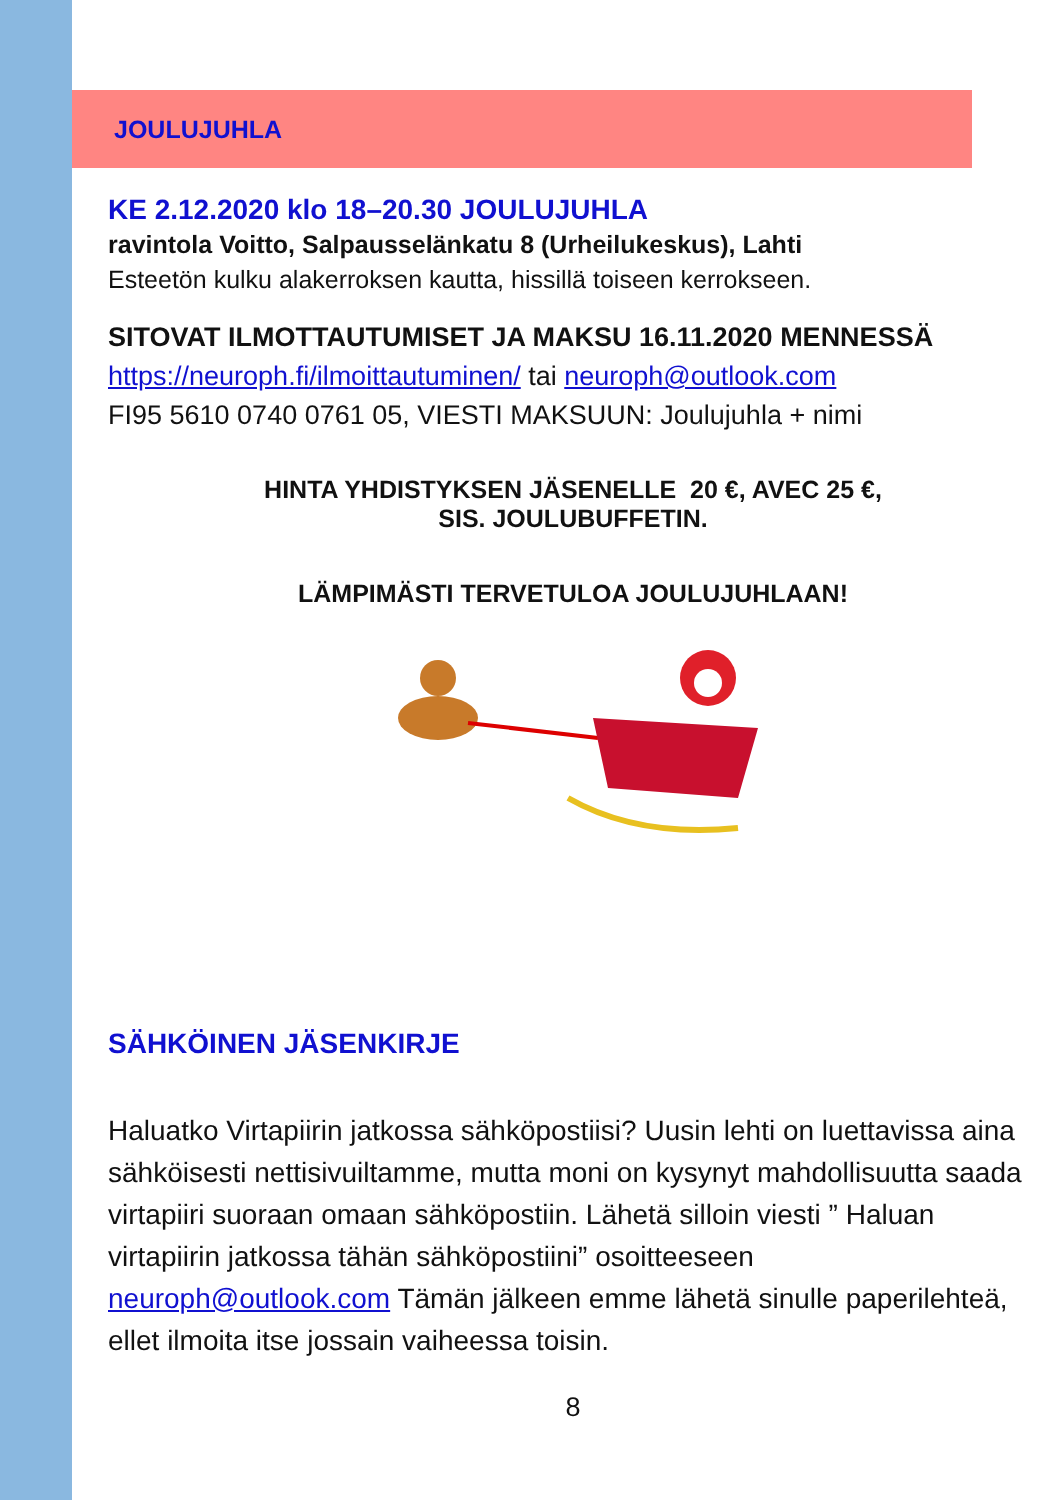JOULUJUHLA
KE 2.12.2020 klo 18–20.30 JOULUJUHLA
ravintola Voitto, Salpausselänkatu 8 (Urheilukeskus), Lahti
Esteetön kulku alakerroksen kautta, hissillä toiseen kerrokseen.
SITOVAT ILMOTTAUTUMISET JA MAKSU 16.11.2020 MENNESSÄ
https://neuroph.fi/ilmoittautuminen/ tai neuroph@outlook.com
FI95 5610 0740 0761 05, VIESTI MAKSUUN: Joulujuhla + nimi
HINTA YHDISTYKSEN JÄSENELLE 20 €, AVEC 25 €,
SIS. JOULUBUFFETIN.
LÄMPIMÄSTI TERVETULOA JOULUJUHLAAN!
SÄHKÖINEN JÄSENKIRJE
Haluatko Virtapiirin jatkossa sähköpostiisi? Uusin lehti on luettavissa aina sähköisesti nettisivuiltamme, mutta moni on kysynyt mahdollisuutta saada virtapiiri suoraan omaan sähköpostiin. Lähetä silloin viesti ” Haluan virtapiirin jatkossa tähän sähköpostiini” osoitteeseen neuroph@outlook.com Tämän jälkeen emme lähetä sinulle paperilehteä, ellet ilmoita itse jossain vaiheessa toisin.
8